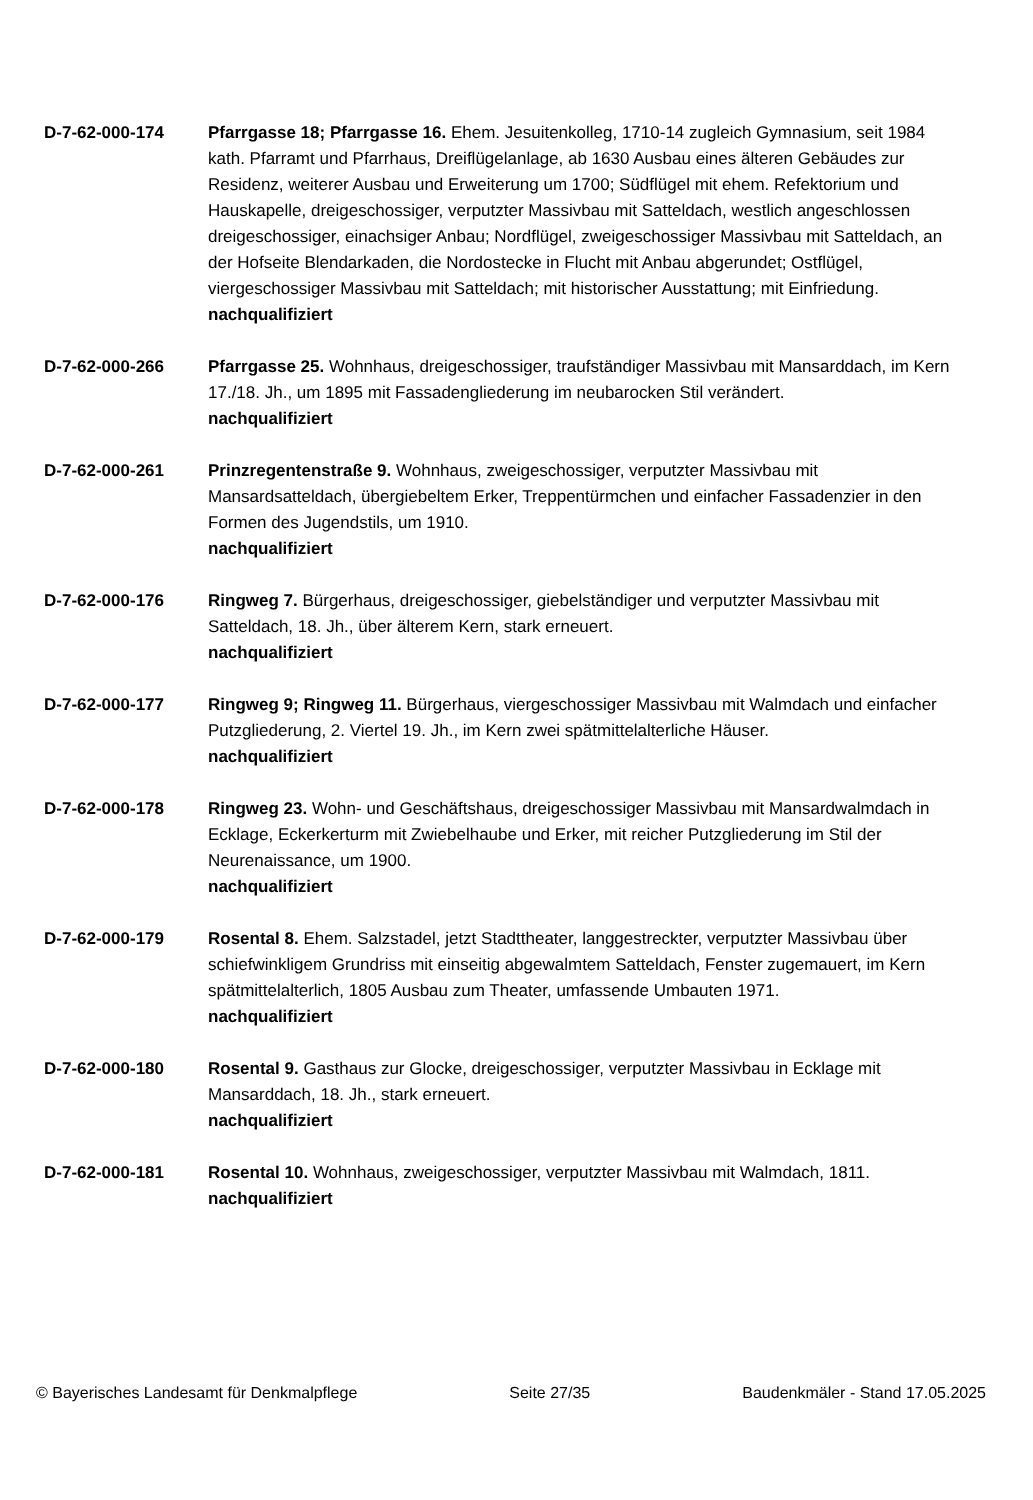D-7-62-000-174 Pfarrgasse 18; Pfarrgasse 16. Ehem. Jesuitenkolleg, 1710-14 zugleich Gymnasium, seit 1984 kath. Pfarramt und Pfarrhaus, Dreiflügelanlage, ab 1630 Ausbau eines älteren Gebäudes zur Residenz, weiterer Ausbau und Erweiterung um 1700; Südflügel mit ehem. Refektorium und Hauskapelle, dreigeschossiger, verputzter Massivbau mit Satteldach, westlich angeschlossen dreigeschossiger, einachsiger Anbau; Nordflügel, zweigeschossiger Massivbau mit Satteldach, an der Hofseite Blendarkaden, die Nordostecke in Flucht mit Anbau abgerundet; Ostflügel, viergeschossiger Massivbau mit Satteldach; mit historischer Ausstattung; mit Einfriedung.
nachqualifiziert
D-7-62-000-266 Pfarrgasse 25. Wohnhaus, dreigeschossiger, traufständiger Massivbau mit Mansarddach, im Kern 17./18. Jh., um 1895 mit Fassadengliederung im neubarocken Stil verändert.
nachqualifiziert
D-7-62-000-261 Prinzregentenstraße 9. Wohnhaus, zweigeschossiger, verputzter Massivbau mit Mansardsatteldach, übergiebeltem Erker, Treppentürmchen und einfacher Fassadenzier in den Formen des Jugendstils, um 1910.
nachqualifiziert
D-7-62-000-176 Ringweg 7. Bürgerhaus, dreigeschossiger, giebelständiger und verputzter Massivbau mit Satteldach, 18. Jh., über älterem Kern, stark erneuert.
nachqualifiziert
D-7-62-000-177 Ringweg 9; Ringweg 11. Bürgerhaus, viergeschossiger Massivbau mit Walmdach und einfacher Putzgliederung, 2. Viertel 19. Jh., im Kern zwei spätmittelalterliche Häuser.
nachqualifiziert
D-7-62-000-178 Ringweg 23. Wohn- und Geschäftshaus, dreigeschossiger Massivbau mit Mansardwalmdach in Ecklage, Eckerkerturm mit Zwiebelhaube und Erker, mit reicher Putzgliederung im Stil der Neurenaissance, um 1900.
nachqualifiziert
D-7-62-000-179 Rosental 8. Ehem. Salzstadel, jetzt Stadttheater, langgestreckter, verputzter Massivbau über schiefwinkligem Grundriss mit einseitig abgewalmtem Satteldach, Fenster zugemauert, im Kern spätmittelalterlich, 1805 Ausbau zum Theater, umfassende Umbauten 1971.
nachqualifiziert
D-7-62-000-180 Rosental 9. Gasthaus zur Glocke, dreigeschossiger, verputzter Massivbau in Ecklage mit Mansarddach, 18. Jh., stark erneuert.
nachqualifiziert
D-7-62-000-181 Rosental 10. Wohnhaus, zweigeschossiger, verputzter Massivbau mit Walmdach, 1811.
nachqualifiziert
© Bayerisches Landesamt für Denkmalpflege Seite 27/35 Baudenkmäler - Stand 17.05.2025